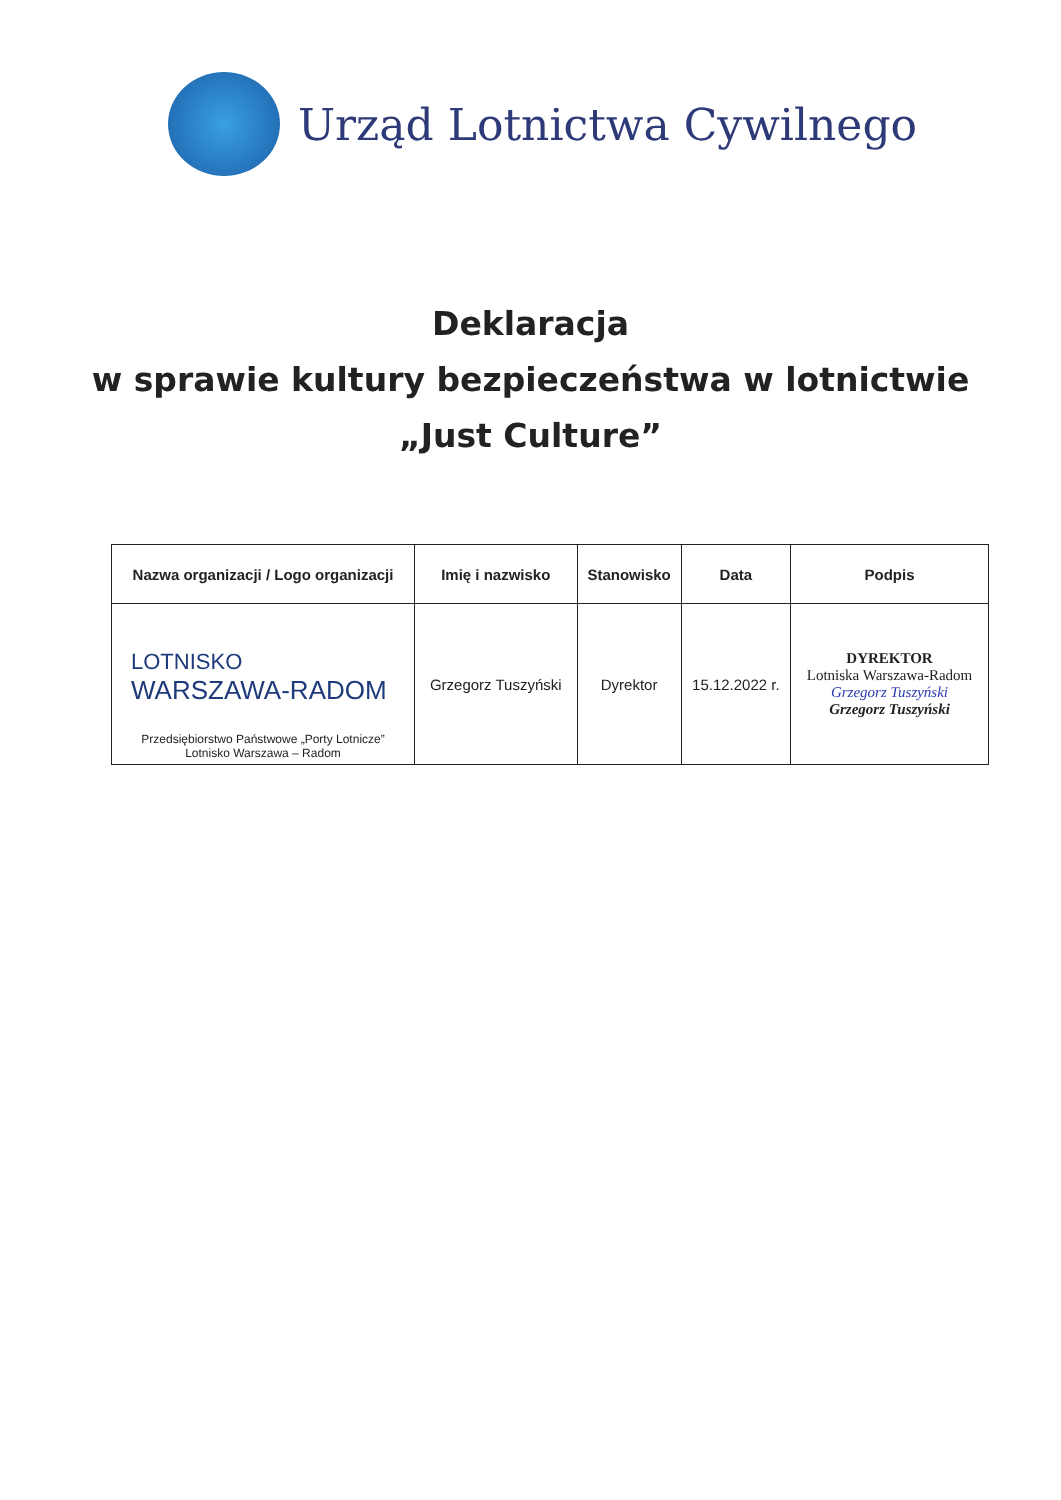Urząd Lotnictwa Cywilnego
Deklaracja
w sprawie kultury bezpieczeństwa w lotnictwie
„Just Culture”
| Nazwa organizacji / Logo organizacji | Imię i nazwisko | Stanowisko | Data | Podpis |
| --- | --- | --- | --- | --- |
| LOTNISKO WARSZAWA-RADOM Przedsiębiorstwo Państwowe „Porty Lotnicze” Lotnisko Warszawa – Radom | Grzegorz Tuszyński | Dyrektor | 15.12.2022 r. | DYREKTOR Lotniska Warszawa-Radom Grzegorz Tuszyński Grzegorz Tuszyński |